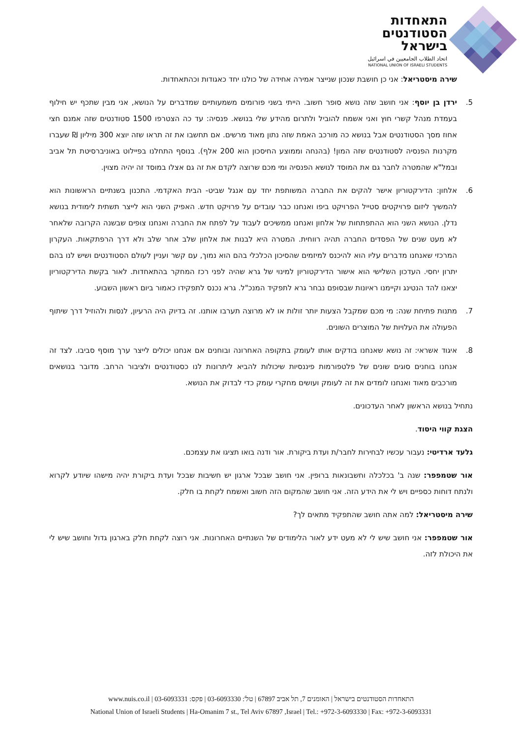התאחדות
הסטודנטים
בישראל
اتحاد الطلاب الجامعيين في اسرائيل
NATIONAL UNION OF ISRAELI STUDENTS
שירה מיסטריאל: אני כן חושבת שנכון שנייצר אמירה אחידה של כולנו יחד כאגודות וכהתאחדות.
5. ירדן בן יוסף: אני חושב שזה נושא סופר חשוב. הייתי בשני פורומים משמעותיים שמדברים על הנושא, אני מבין שתכף יש חילוף בעמדת מנהל קשרי חוץ ואני אשמח להוביל ולתרום מהידע שלי בנושא. פנסיה: עד כה הצטרפו 1500 סטודנטים שזה אמנם חצי אחוז מסך הסטודנטים אבל בנושא כה מורכב האמת שזה נתון מאוד מרשים. אם תחשבו את זה תראו שזה יוצא 300 מיליון ₪ שעברו מקרנות הפנסיה לסטודנטים שזה המון! (בהנחה וממוצע החיסכון הוא 200 אלף). בנוסף התחלנו בפיילוט באוניברסיטת תל אביב ובמל"א שהמטרה לחבר גם את המוסד לנושא הפנסיה ומי מכם שרוצה לקדם את זה גם אצלו במוסד זה יהיה מצוין.
6. אלחון: הדירקטוריון אישר להקים את החברה המשותפת יחד עם אנגל שביט- הבית האקדמי. התכנון בשנתיים הראשונות הוא להמשיך ליזום פרויקטים סטייל הפרויקט ביפו ואנחנו כבר עובדים על פרויקט חדש. האפיק השני הוא לייצר תשתית לימודית בנושא נדלן. הנושא השני הוא ההתפתחות של אלחון ואנחנו ממשיכים לעבוד על לפתח את החברה ואנחנו צופים שבשנה הקרובה שלאחר לא מעט שנים של הפסדים החברה תהיה רווחית. המטרה היא לבנות את אלחון שלב אחר שלב ולא דרך הרפתקאות. העקרון המרכזי שאנחנו מדברים עליו הוא להיכנס למיזמים שהסיכון הכלכלי בהם הוא נמוך, עם קשר ועניין לעולם הסטודנטים ושיש לנו בהם יתרון יחסי. העדכון השלישי הוא אישור הדירקטוריון למינוי של גרא שהיה לפני רכז המחקר בהתאחדות. לאור בקשת הדירקטוריון יצאנו להד הנטינג וקיימנו ראיונות שבסופם נבחר גרא לתפקיד המנכ"ל. גרא נכנס לתפקידו כאמור ביום ראשון השבוע.
7. מתנות פתיחת שנה: מי מכם שמקבל הצעות יותר זולות או לא מרוצה תערבו אותנו. זה בדיוק היה הרעיון, לנסות ולהוזיל דרך שיתוף הפעולה את העלויות של המוצרים השונים.
8. איגוד אשראי: זה נושא שאנחנו בודקים אותו לעומק בתקופה האחרונה ובוחנים אם אנחנו יכולים לייצר ערך מוסף סביבו. לצד זה אנחנו בוחנים סוגים שונים של פלטפורמות פיננסיות שיכולות להביא ליתרונות לנו כסטודנטים ולציבור הרחב. מדובר בנושאים מורכבים מאוד ואנחנו לומדים את זה לעומק ועושים מחקרי עומק כדי לבדוק את הנושא.
נתחיל בנושא הראשון לאחר העדכונים.
הצגת קווי היסוד.
גלעד ארדיטי: נעבור עכשיו לבחירות לחבר/ת ועדת ביקורת. אור ודנה בואו תציגו את עצמכם.
אור שטמפפר: שנה ב' בכלכלה וחשבונאות ברופין. אני חושב שבכל ארגון יש חשיבות שבכל ועדת ביקורת יהיה מישהו שיודע לקרוא ולנתח דוחות כספיים ויש לי את הידע הזה. אני חושב שהמקום הזה חשוב ואשמח לקחת בו חלק.
שירה מיסטריאל: למה אתה חושב שהתפקיד מתאים לך?
אור שטמפפר: אני חושב שיש לי לא מעט ידע לאור הלימודים של השנתיים האחרונות. אני רוצה לקחת חלק בארגון גדול וחושב שיש לי את היכולת לזה.
התאחדות הסטודנטים בישראל | האומנים 7, תל אביב 67897 | טל': 03-6093330 | פקס: 03-6093331 | www.nuis.co.il
National Union of Israeli Students | Ha-Omanim 7 st., Tel Aviv 67897 ,Israel | Tel.: +972-3-6093330 | Fax: +972-3-6093331